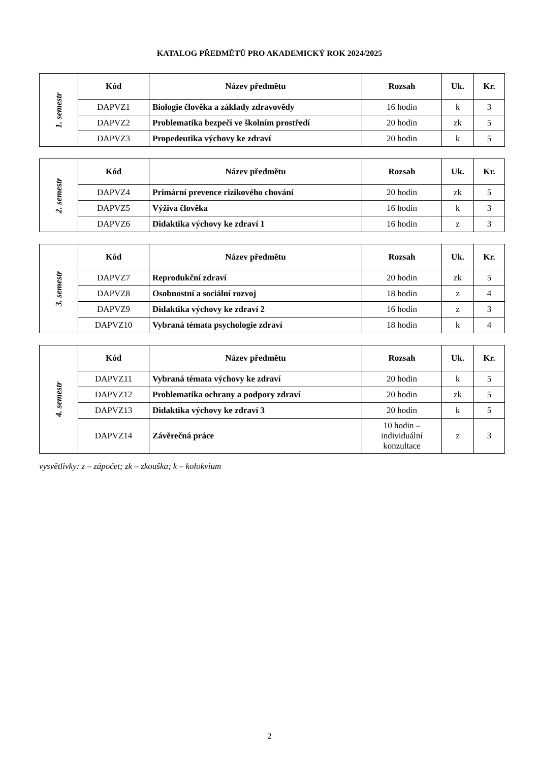KATALOG PŘEDMĚTŮ PRO AKADEMICKÝ ROK 2024/2025
| 1. semestr | Kód | Název předmětu | Rozsah | Uk. | Kr. |
| | DAPVZ1 | Biologie člověka a základy zdravovědy | 16 hodin | k | 3 |
| | DAPVZ2 | Problematika bezpečí ve školním prostředí | 20 hodin | zk | 5 |
| | DAPVZ3 | Propedeutika výchovy ke zdraví | 20 hodin | k | 5 |
| 2. semestr | Kód | Název předmětu | Rozsah | Uk. | Kr. |
| | DAPVZ4 | Primární prevence rizikového chování | 20 hodin | zk | 5 |
| | DAPVZ5 | Výživa člověka | 16 hodin | k | 3 |
| | DAPVZ6 | Didaktika výchovy ke zdraví 1 | 16 hodin | z | 3 |
| 3. semestr | Kód | Název předmětu | Rozsah | Uk. | Kr. |
| | DAPVZ7 | Reprodukční zdraví | 20 hodin | zk | 5 |
| | DAPVZ8 | Osobnostní a sociální rozvoj | 18 hodin | z | 4 |
| | DAPVZ9 | Didaktika výchovy ke zdraví 2 | 16 hodin | z | 3 |
| | DAPVZ10 | Vybraná témata psychologie zdraví | 18 hodin | k | 4 |
| 4. semestr | Kód | Název předmětu | Rozsah | Uk. | Kr. |
| | DAPVZ11 | Vybraná témata výchovy ke zdraví | 20 hodin | k | 5 |
| | DAPVZ12 | Problematika ochrany a podpory zdraví | 20 hodin | zk | 5 |
| | DAPVZ13 | Didaktika výchovy ke zdraví 3 | 20 hodin | k | 5 |
| | DAPVZ14 | Závěrečná práce | 10 hodin – individuální konzultace | z | 3 |
vysvětlivky: z – zápočet; zk – zkouška; k – kolokvium
2